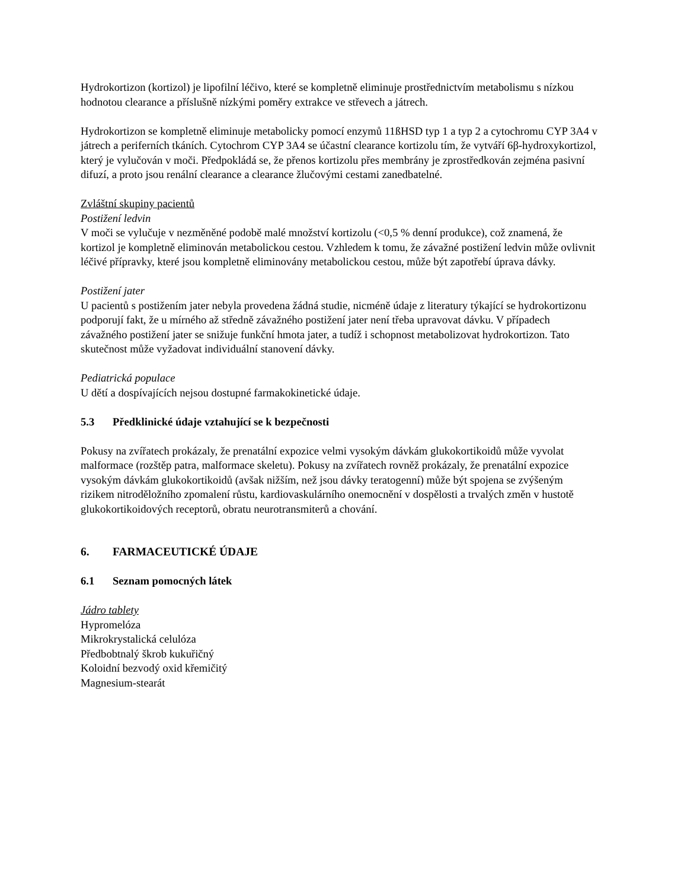Hydrokortizon (kortizol) je lipofilní léčivo, které se kompletně eliminuje prostřednictvím metabolismu s nízkou hodnotou clearance a příslušně nízkými poměry extrakce ve střevech a játrech.
Hydrokortizon se kompletně eliminuje metabolicky pomocí enzymů 11ßHSD typ 1 a typ 2 a cytochromu CYP 3A4 v játrech a periferních tkáních. Cytochrom CYP 3A4 se účastní clearance kortizolu tím, že vytváří 6β-hydroxykortizol, který je vylučován v moči. Předpokládá se, že přenos kortizolu přes membrány je zprostředkován zejména pasivní difuzí, a proto jsou renální clearance a clearance žlučovými cestami zanedbatelné.
Zvláštní skupiny pacientů
Postižení ledvin
V moči se vylučuje v nezměněné podobě malé množství kortizolu (<0,5 % denní produkce), což znamená, že kortizol je kompletně eliminován metabolickou cestou. Vzhledem k tomu, že závažné postižení ledvin může ovlivnit léčivé přípravky, které jsou kompletně eliminovány metabolickou cestou, může být zapotřebí úprava dávky.
Postižení jater
U pacientů s postižením jater nebyla provedena žádná studie, nicméně údaje z literatury týkající se hydrokortizonu podporují fakt, že u mírného až středně závažného postižení jater není třeba upravovat dávku. V případech závažného postižení jater se snižuje funkční hmota jater, a tudíž i schopnost metabolizovat hydrokortizon. Tato skutečnost může vyžadovat individuální stanovení dávky.
Pediatrická populace
U dětí a dospívajících nejsou dostupné farmakokinetické údaje.
5.3 Předklinické údaje vztahující se k bezpečnosti
Pokusy na zvířatech prokázaly, že prenatální expozice velmi vysokým dávkám glukokortikoidů může vyvolat malformace (rozštěp patra, malformace skeletu). Pokusy na zvířatech rovněž prokázaly, že prenatální expozice vysokým dávkám glukokortikoidů (avšak nižším, než jsou dávky teratogenní) může být spojena se zvýšeným rizikem nitroděložního zpomalení růstu, kardiovaskulárního onemocnění v dospělosti a trvalých změn v hustotě glukokortikoidových receptorů, obratu neurotransmiterů a chování.
6. FARMACEUTICKÉ ÚDAJE
6.1 Seznam pomocných látek
Jádro tablety
Hypromelóza
Mikrokrystalická celulóza
Předbobtnalý škrob kukuřičný
Koloidní bezvodý oxid křemičitý
Magnesium-stearát